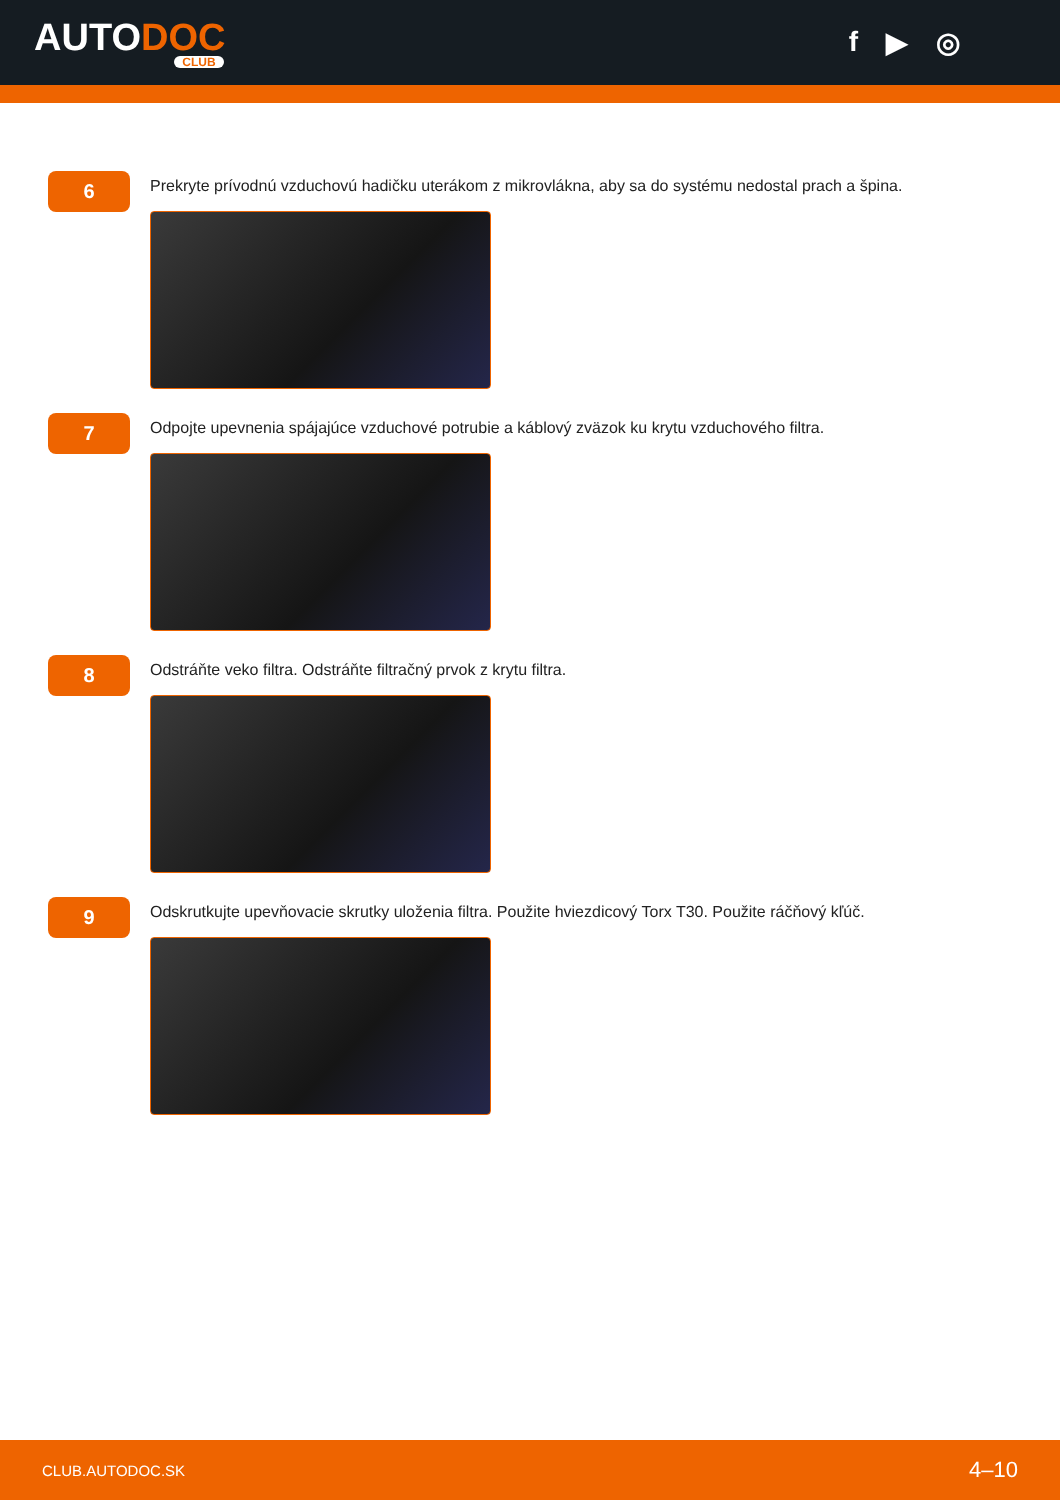AUTODOC
CLUB
f ▶ ◎
6
Prekryte prívodnú vzduchovú hadičku uterákom z mikrovlákna, aby sa do systému nedostal prach a špina.
7
Odpojte upevnenia spájajúce vzduchové potrubie a káblový zväzok ku krytu vzduchového filtra.
8
Odstráňte veko filtra. Odstráňte filtračný prvok z krytu filtra.
9
Odskrutkujte upevňovacie skrutky uloženia filtra. Použite hviezdicový Torx T30. Použite ráčňový kľúč.
CLUB.AUTODOC.SK 4–10